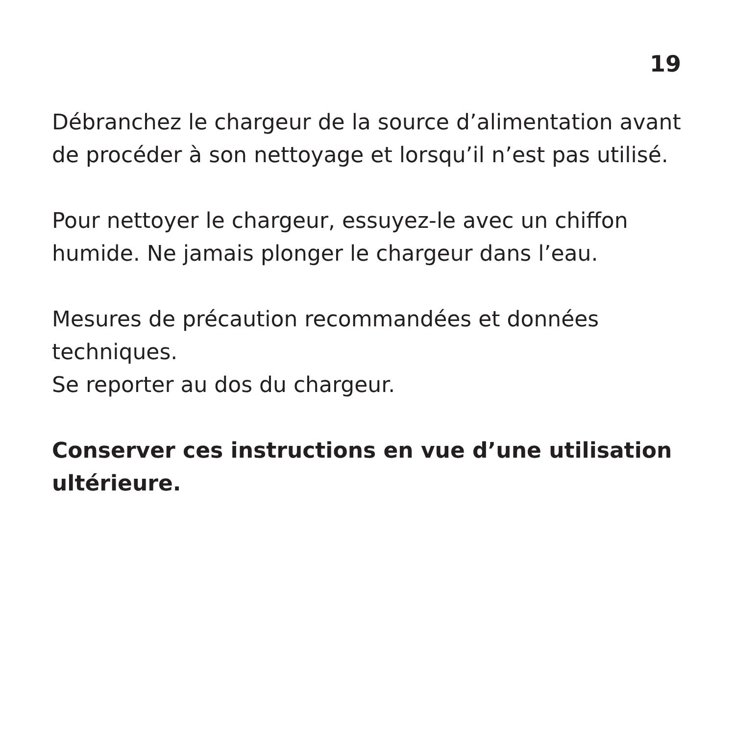19
Débranchez le chargeur de la source d’alimentation avant de procéder à son nettoyage et lorsqu’il n’est pas utilisé.
Pour nettoyer le chargeur, essuyez-le avec un chiffon humide. Ne jamais plonger le chargeur dans l’eau.
Mesures de précaution recommandées et données techniques.
Se reporter au dos du chargeur.
Conserver ces instructions en vue d’une utilisation ultérieure.